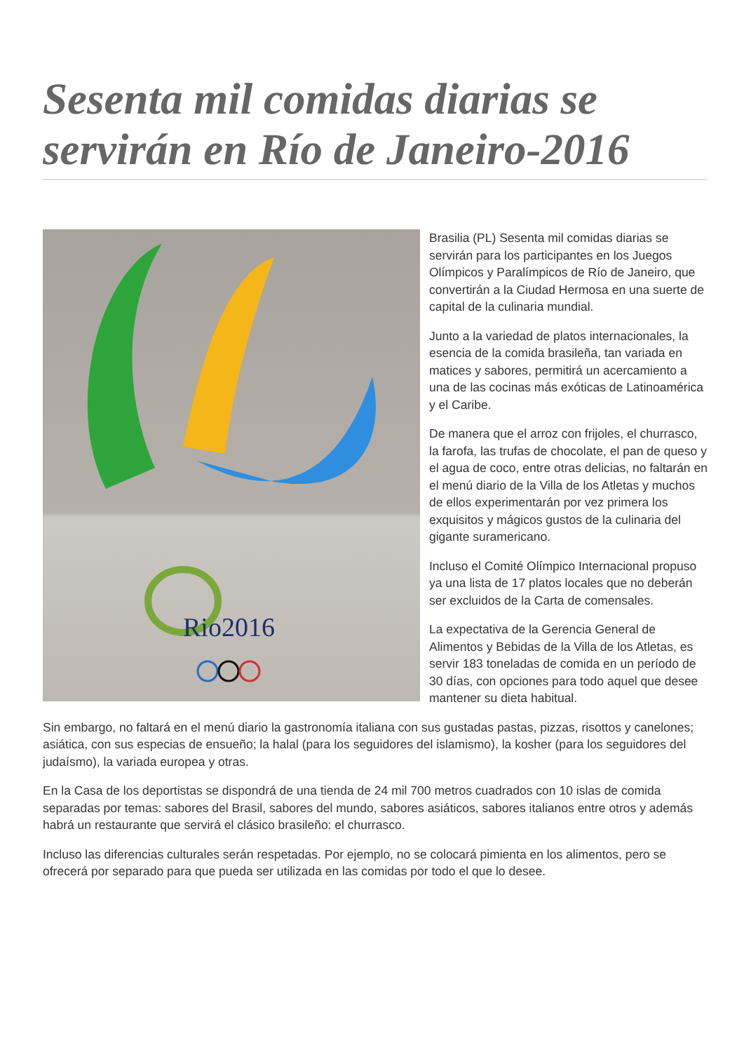Sesenta mil comidas diarias se servirán en Río de Janeiro-2016
Rio2016
Brasilia (PL) Sesenta mil comidas diarias se servirán para los participantes en los Juegos Olímpicos y Paralímpicos de Río de Janeiro, que convertirán a la Ciudad Hermosa en una suerte de capital de la culinaria mundial.
Junto a la variedad de platos internacionales, la esencia de la comida brasileña, tan variada en matices y sabores, permitirá un acercamiento a una de las cocinas más exóticas de Latinoamérica y el Caribe.
De manera que el arroz con frijoles, el churrasco, la farofa, las trufas de chocolate, el pan de queso y el agua de coco, entre otras delicias, no faltarán en el menú diario de la Villa de los Atletas y muchos de ellos experimentarán por vez primera los exquisitos y mágicos gustos de la culinaria del gigante suramericano.
Incluso el Comité Olímpico Internacional propuso ya una lista de 17 platos locales que no deberán ser excluidos de la Carta de comensales.
La expectativa de la Gerencia General de Alimentos y Bebidas de la Villa de los Atletas, es servir 183 toneladas de comida en un período de 30 días, con opciones para todo aquel que desee mantener su dieta habitual.
Sin embargo, no faltará en el menú diario la gastronomía italiana con sus gustadas pastas, pizzas, risottos y canelones; asiática, con sus especias de ensueño; la halal (para los seguidores del islamismo), la kosher (para los seguidores del judaísmo), la variada europea y otras.
En la Casa de los deportistas se dispondrá de una tienda de 24 mil 700 metros cuadrados con 10 islas de comida separadas por temas: sabores del Brasil, sabores del mundo, sabores asiáticos, sabores italianos entre otros y además habrá un restaurante que servirá el clásico brasileño: el churrasco.
Incluso las diferencias culturales serán respetadas. Por ejemplo, no se colocará pimienta en los alimentos, pero se ofrecerá por separado para que pueda ser utilizada en las comidas por todo el que lo desee.